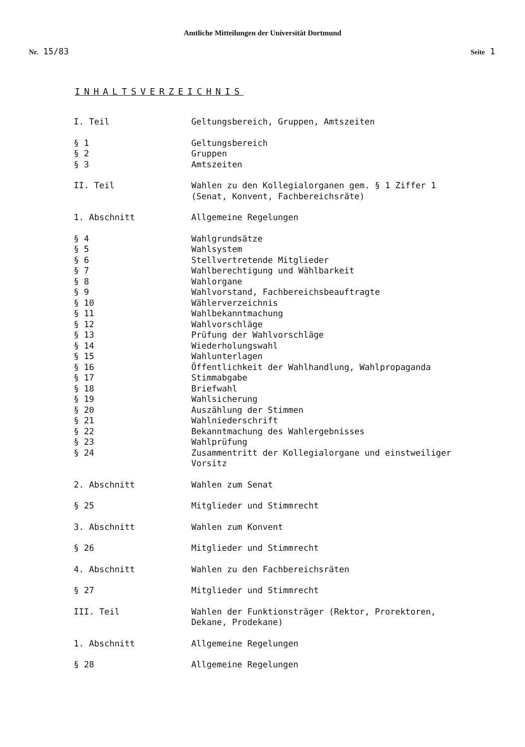Amtliche Mitteilungen der Universität Dortmund
Nr. 15/83 Seite 1
INHALTSVERZEICHNIS
I. Teil Geltungsbereich, Gruppen, Amtszeiten
§ 1 Geltungsbereich
§ 2 Gruppen
§ 3 Amtszeiten
II. Teil Wahlen zu den Kollegialorganen gem. § 1 Ziffer 1 (Senat, Konvent, Fachbereichsräte)
1. Abschnitt Allgemeine Regelungen
§ 4 Wahlgrundsätze
§ 5 Wahlsystem
§ 6 Stellvertretende Mitglieder
§ 7 Wahlberechtigung und Wählbarkeit
§ 8 Wahlorgane
§ 9 Wahlvorstand, Fachbereichsbeauftragte
§ 10 Wählerverzeichnis
§ 11 Wahlbekanntmachung
§ 12 Wahlvorschläge
§ 13 Prüfung der Wahlvorschläge
§ 14 Wiederholungswahl
§ 15 Wahlunterlagen
§ 16 Öffentlichkeit der Wahlhandlung, Wahlpropaganda
§ 17 Stimmabgabe
§ 18 Briefwahl
§ 19 Wahlsicherung
§ 20 Auszählung der Stimmen
§ 21 Wahlniederschrift
§ 22 Bekanntmachung des Wahlergebnisses
§ 23 Wahlprüfung
§ 24 Zusammentritt der Kollegialorgane und einstweiliger Vorsitz
2. Abschnitt Wahlen zum Senat
§ 25 Mitglieder und Stimmrecht
3. Abschnitt Wahlen zum Konvent
§ 26 Mitglieder und Stimmrecht
4. Abschnitt Wahlen zu den Fachbereichsräten
§ 27 Mitglieder und Stimmrecht
III. Teil Wahlen der Funktionsträger (Rektor, Prorektoren, Dekane, Prodekane)
1. Abschnitt Allgemeine Regelungen
§ 28 Allgemeine Regelungen